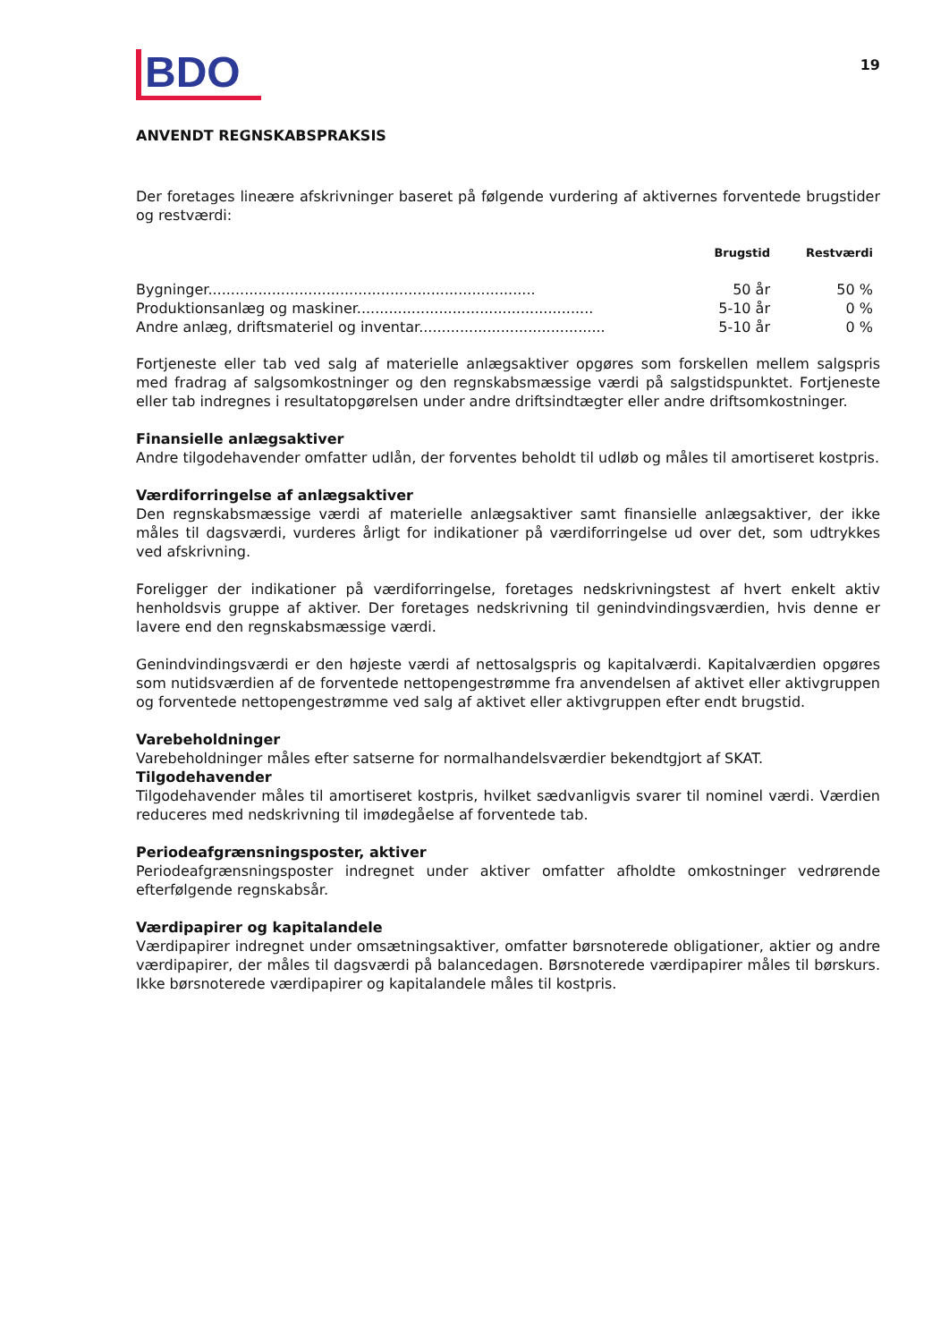BDO
19
ANVENDT REGNSKABSPRAKSIS
Der foretages lineære afskrivninger baseret på følgende vurdering af aktivernes forventede brugstider og restværdi:
| | Brugstid | Restværdi | |
| --- | --- | --- | --- |
| Bygninger........................................................................ | 50 år | 50 % | |
| Produktionsanlæg og maskiner.................................................... | 5-10 år | 0 % | |
| Andre anlæg, driftsmateriel og inventar......................................... | 5-10 år | 0 % | |
Fortjeneste eller tab ved salg af materielle anlægsaktiver opgøres som forskellen mellem salgspris med fradrag af salgsomkostninger og den regnskabsmæssige værdi på salgstidspunktet. Fortjeneste eller tab indregnes i resultatopgørelsen under andre driftsindtægter eller andre driftsomkostninger.
Finansielle anlægsaktiver
Andre tilgodehavender omfatter udlån, der forventes beholdt til udløb og måles til amortiseret kostpris.
Værdiforringelse af anlægsaktiver
Den regnskabsmæssige værdi af materielle anlægsaktiver samt finansielle anlægsaktiver, der ikke måles til dagsværdi, vurderes årligt for indikationer på værdiforringelse ud over det, som udtrykkes ved afskrivning.
Foreligger der indikationer på værdiforringelse, foretages nedskrivningstest af hvert enkelt aktiv henholdsvis gruppe af aktiver. Der foretages nedskrivning til genindvindingsværdien, hvis denne er lavere end den regnskabsmæssige værdi.
Genindvindingsværdi er den højeste værdi af nettosalgspris og kapitalværdi. Kapitalværdien opgøres som nutidsværdien af de forventede nettopengestrømme fra anvendelsen af aktivet eller aktivgruppen og forventede nettopengestrømme ved salg af aktivet eller aktivgruppen efter endt brugstid.
Varebeholdninger
Varebeholdninger måles efter satserne for normalhandelsværdier bekendtgjort af SKAT.
Tilgodehavender
Tilgodehavender måles til amortiseret kostpris, hvilket sædvanligvis svarer til nominel værdi. Værdien reduceres med nedskrivning til imødegåelse af forventede tab.
Periodeafgrænsningsposter, aktiver
Periodeafgrænsningsposter indregnet under aktiver omfatter afholdte omkostninger vedrørende efterfølgende regnskabsår.
Værdipapirer og kapitalandele
Værdipapirer indregnet under omsætningsaktiver, omfatter børsnoterede obligationer, aktier og andre værdipapirer, der måles til dagsværdi på balancedagen. Børsnoterede værdipapirer måles til børskurs. Ikke børsnoterede værdipapirer og kapitalandele måles til kostpris.